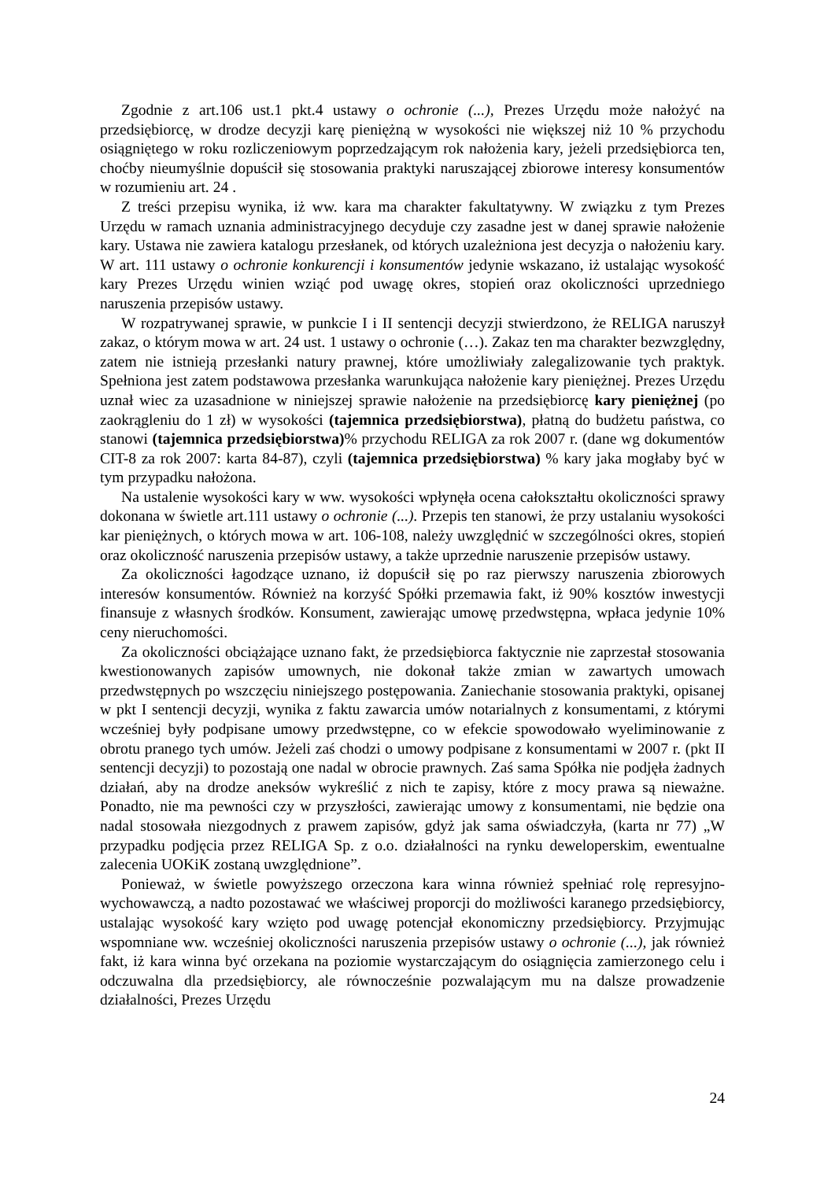Zgodnie z art.106 ust.1 pkt.4 ustawy o ochronie (...), Prezes Urzędu może nałożyć na przedsiębiorcę, w drodze decyzji karę pieniężną w wysokości nie większej niż 10 % przychodu osiągniętego w roku rozliczeniowym poprzedzającym rok nałożenia kary, jeżeli przedsiębiorca ten, choćby nieumyślnie dopuścił się stosowania praktyki naruszającej zbiorowe interesy konsumentów w rozumieniu art. 24 .
Z treści przepisu wynika, iż ww. kara ma charakter fakultatywny. W związku z tym Prezes Urzędu w ramach uznania administracyjnego decyduje czy zasadne jest w danej sprawie nałożenie kary. Ustawa nie zawiera katalogu przesłanek, od których uzależniona jest decyzja o nałożeniu kary. W art. 111 ustawy o ochronie konkurencji i konsumentów jedynie wskazano, iż ustalając wysokość kary Prezes Urzędu winien wziąć pod uwagę okres, stopień oraz okoliczności uprzedniego naruszenia przepisów ustawy.
W rozpatrywanej sprawie, w punkcie I i II sentencji decyzji stwierdzono, że RELIGA naruszył zakaz, o którym mowa w art. 24 ust. 1 ustawy o ochronie (…). Zakaz ten ma charakter bezwzględny, zatem nie istnieją przesłanki natury prawnej, które umożliwiały zalegalizowanie tych praktyk. Spełniona jest zatem podstawowa przesłanka warunkująca nałożenie kary pieniężnej. Prezes Urzędu uznał wiec za uzasadnione w niniejszej sprawie nałożenie na przedsiębiorcę kary pieniężnej (po zaokrągleniu do 1 zł) w wysokości (tajemnica przedsiębiorstwa), płatną do budżetu państwa, co stanowi (tajemnica przedsiębiorstwa)% przychodu RELIGA za rok 2007 r. (dane wg dokumentów CIT-8 za rok 2007: karta 84-87), czyli (tajemnica przedsiębiorstwa) % kary jaka mogłaby być w tym przypadku nałożona.
Na ustalenie wysokości kary w ww. wysokości wpłynęła ocena całokształtu okoliczności sprawy dokonana w świetle art.111 ustawy o ochronie (...). Przepis ten stanowi, że przy ustalaniu wysokości kar pieniężnych, o których mowa w art. 106-108, należy uwzględnić w szczególności okres, stopień oraz okoliczność naruszenia przepisów ustawy, a także uprzednie naruszenie przepisów ustawy.
Za okoliczności łagodzące uznano, iż dopuścił się po raz pierwszy naruszenia zbiorowych interesów konsumentów. Również na korzyść Spółki przemawia fakt, iż 90% kosztów inwestycji finansuje z własnych środków. Konsument, zawierając umowę przedwstępna, wpłaca jedynie 10% ceny nieruchomości.
Za okoliczności obciążające uznano fakt, że przedsiębiorca faktycznie nie zaprzestał stosowania kwestionowanych zapisów umownych, nie dokonał także zmian w zawartych umowach przedwstępnych po wszczęciu niniejszego postępowania. Zaniechanie stosowania praktyki, opisanej w pkt I sentencji decyzji, wynika z faktu zawarcia umów notarialnych z konsumentami, z którymi wcześniej były podpisane umowy przedwstępne, co w efekcie spowodowało wyeliminowanie z obrotu pranego tych umów. Jeżeli zaś chodzi o umowy podpisane z konsumentami w 2007 r. (pkt II sentencji decyzji) to pozostają one nadal w obrocie prawnych. Zaś sama Spółka nie podjęła żadnych działań, aby na drodze aneksów wykreślić z nich te zapisy, które z mocy prawa są nieważne. Ponadto, nie ma pewności czy w przyszłości, zawierając umowy z konsumentami, nie będzie ona nadal stosowała niezgodnych z prawem zapisów, gdyż jak sama oświadczyła, (karta nr 77) „W przypadku podjęcia przez RELIGA Sp. z o.o. działalności na rynku deweloperskim, ewentualne zalecenia UOKiK zostaną uwzględnione”.
Ponieważ, w świetle powyższego orzeczona kara winna również spełniać rolę represyjno-wychowawczą, a nadto pozostawać we właściwej proporcji do możliwości karanego przedsiębiorcy, ustalając wysokość kary wzięto pod uwagę potencjał ekonomiczny przedsiębiorcy. Przyjmując wspomniane ww. wcześniej okoliczności naruszenia przepisów ustawy o ochronie (...), jak również fakt, iż kara winna być orzekana na poziomie wystarczającym do osiągnięcia zamierzonego celu i odczuwalna dla przedsiębiorcy, ale równocześnie pozwalającym mu na dalsze prowadzenie działalności, Prezes Urzędu
24